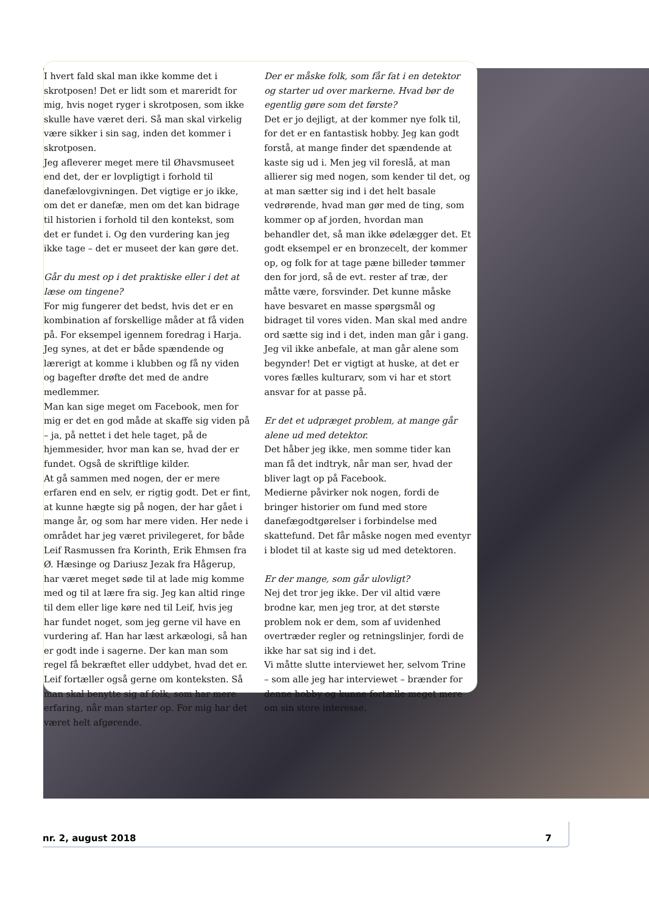I hvert fald skal man ikke komme det i skrotposen! Det er lidt som et mareridt for mig, hvis noget ryger i skrotposen, som ikke skulle have været deri. Så man skal virkelig være sikker i sin sag, inden det kommer i skrotposen.
Jeg afleverer meget mere til Øhavsmuseet end det, der er lovpligtigt i forhold til danefælovgivningen. Det vigtige er jo ikke, om det er danefæ, men om det kan bidrage til historien i forhold til den kontekst, som det er fundet i. Og den vurdering kan jeg ikke tage – det er museet der kan gøre det.
Går du mest op i det praktiske eller i det at læse om tingene?
For mig fungerer det bedst, hvis det er en kombination af forskellige måder at få viden på. For eksempel igennem foredrag i Harja. Jeg synes, at det er både spændende og lærerigt at komme i klubben og få ny viden og bagefter drøfte det med de andre medlemmer.
Man kan sige meget om Facebook, men for mig er det en god måde at skaffe sig viden på – ja, på nettet i det hele taget, på de hjemmesider, hvor man kan se, hvad der er fundet. Også de skriftlige kilder.
At gå sammen med nogen, der er mere erfaren end en selv, er rigtig godt. Det er fint, at kunne hægte sig på nogen, der har gået i mange år, og som har mere viden. Her nede i området har jeg været privilegeret, for både Leif Rasmussen fra Korinth, Erik Ehmsen fra Ø. Hæsinge og Dariusz Jezak fra Hågerup, har været meget søde til at lade mig komme med og til at lære fra sig. Jeg kan altid ringe til dem eller lige køre ned til Leif, hvis jeg har fundet noget, som jeg gerne vil have en vurdering af. Han har læst arkæologi, så han er godt inde i sagerne. Der kan man som regel få bekræftet eller uddybet, hvad det er. Leif fortæller også gerne om konteksten. Så man skal benytte sig af folk, som har mere erfaring, når man starter op. For mig har det været helt afgørende.
Der er måske folk, som får fat i en detektor og starter ud over markerne. Hvad bør de egentlig gøre som det første?
Det er jo dejligt, at der kommer nye folk til, for det er en fantastisk hobby. Jeg kan godt forstå, at mange finder det spændende at kaste sig ud i. Men jeg vil foreslå, at man allierer sig med nogen, som kender til det, og at man sætter sig ind i det helt basale vedrørende, hvad man gør med de ting, som kommer op af jorden, hvordan man behandler det, så man ikke ødelægger det. Et godt eksempel er en bronzecelt, der kommer op, og folk for at tage pæne billeder tømmer den for jord, så de evt. rester af træ, der måtte være, forsvinder. Det kunne måske have besvaret en masse spørgsmål og bidraget til vores viden. Man skal med andre ord sætte sig ind i det, inden man går i gang. Jeg vil ikke anbefale, at man går alene som begynder! Det er vigtigt at huske, at det er vores fælles kulturarv, som vi har et stort ansvar for at passe på.
Er det et udpræget problem, at mange går alene ud med detektor.
Det håber jeg ikke, men somme tider kan man få det indtryk, når man ser, hvad der bliver lagt op på Facebook.
Medierne påvirker nok nogen, fordi de bringer historier om fund med store danefægodtgørelser i forbindelse med skattefund. Det får måske nogen med eventyr i blodet til at kaste sig ud med detektoren.
Er der mange, som går ulovligt?
Nej det tror jeg ikke. Der vil altid være brodne kar, men jeg tror, at det største problem nok er dem, som af uvidenhed overtræder regler og retningslinjer, fordi de ikke har sat sig ind i det.
Vi måtte slutte interviewet her, selvom Trine – som alle jeg har interviewet – brænder for denne hobby og kunne fortælle meget mere om sin store interesse.
nr. 2, august 2018 7